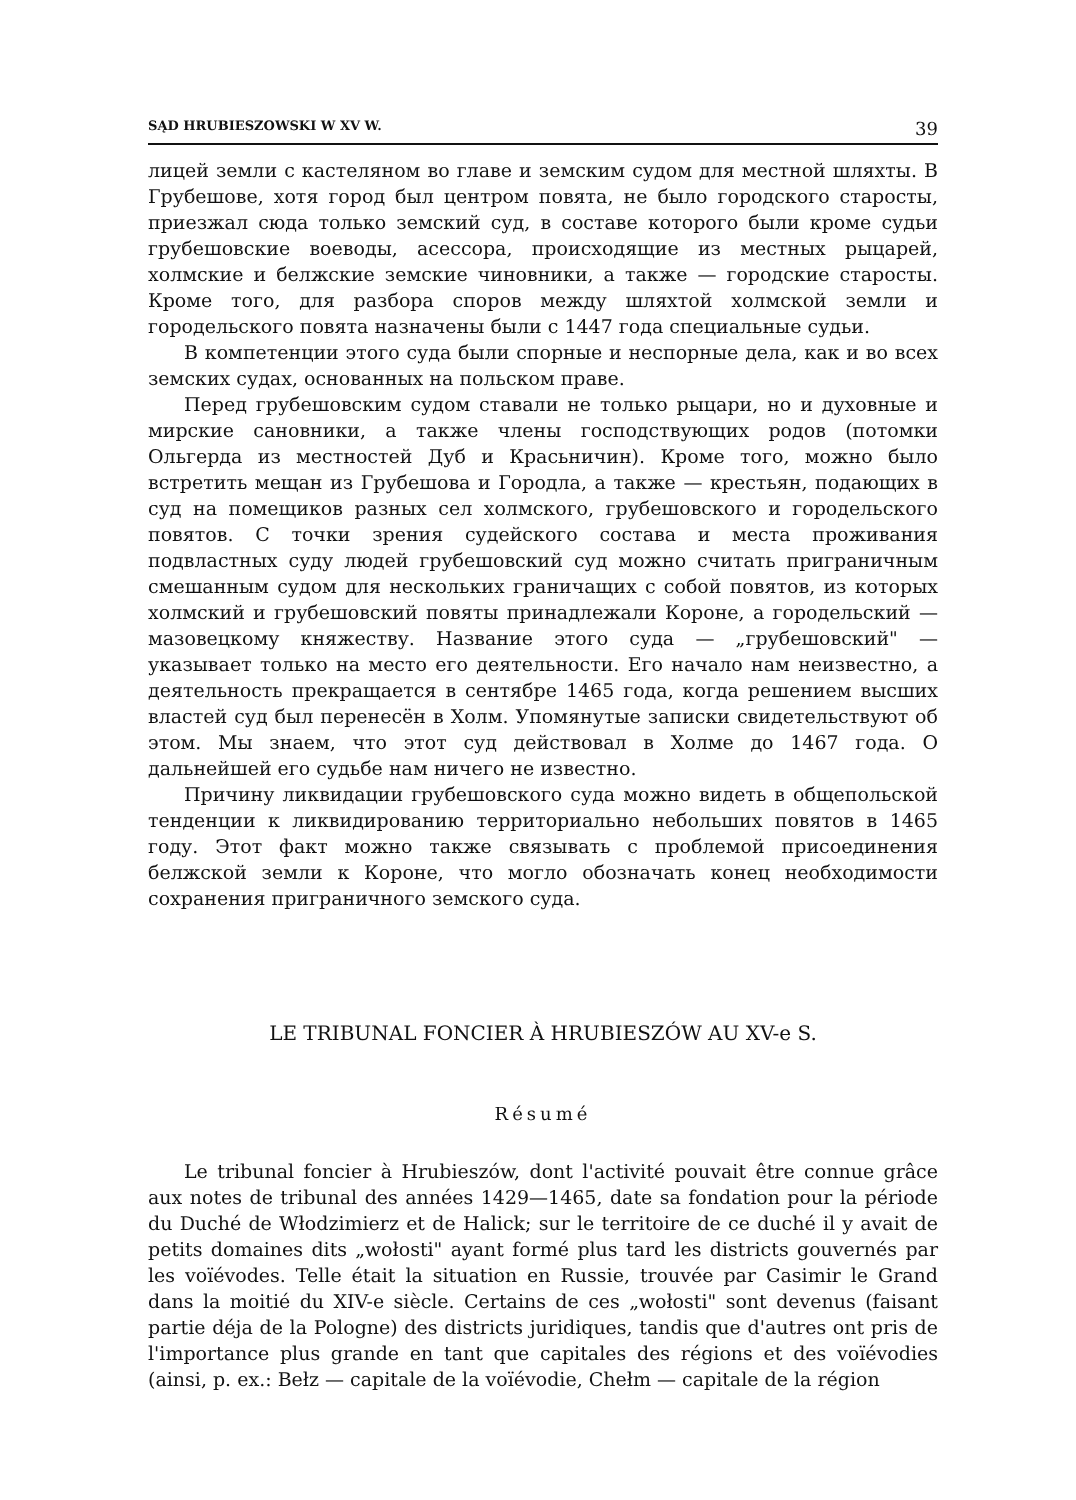SĄD HRUBIESZOWSKI W XV W. 39
лицей земли с кастеляном во главе и земским судом для местной шляхты. В Грубешове, хотя город был центром повята, не было городского старосты, приезжал сюда только земский суд, в составе которого были кроме судьи грубешовские воеводы, асессора, происходящие из местных рыцарей, холмские и белжские земские чиновники, а также — городские старосты. Кроме того, для разбора споров между шляхтой холмской земли и городельского повята назначены были с 1447 года специальные судьи.
В компетенции этого суда были спорные и неспорные дела, как и во всех земских судах, основанных на польском праве.
Перед грубешовским судом ставали не только рыцари, но и духовные и мирские сановники, а также члены господствующих родов (потомки Ольгерда из местностей Дуб и Красьничин). Кроме того, можно было встретить мещан из Грубешова и Городла, а также — крестьян, подающих в суд на помещиков разных сел холмского, грубешовского и городельского повятов. С точки зрения судейского состава и места проживания подвластных суду людей грубешовский суд можно считать приграничным смешанным судом для нескольких граничащих с собой повятов, из которых холмский и грубешовский повяты принадлежали Короне, а городельский — мазовецкому княжеству. Название этого суда — „грубешовский" — указывает только на место его деятельности. Его начало нам неизвестно, а деятельность прекращается в сентябре 1465 года, когда решением высших властей суд был перенесён в Холм. Упомянутые записки свидетельствуют об этом. Мы знаем, что этот суд действовал в Холме до 1467 года. О дальнейшей его судьбе нам ничего не известно.
Причину ликвидации грубешовского суда можно видеть в общепольской тенденции к ликвидированию территориально небольших повятов в 1465 году. Этот факт можно также связывать с проблемой присоединения белжской земли к Короне, что могло обозначать конец необходимости сохранения приграничного земского суда.
LE TRIBUNAL FONCIER À HRUBIESZÓW AU XV-e S.
Résumé
Le tribunal foncier à Hrubieszów, dont l'activité pouvait être connue grâce aux notes de tribunal des années 1429—1465, date sa fondation pour la période du Duché de Włodzimierz et de Halick; sur le territoire de ce duché il y avait de petits domaines dits „wołosti" ayant formé plus tard les districts gouvernés par les voïévodes. Telle était la situation en Russie, trouvée par Casimir le Grand dans la moitié du XIV-e siècle. Certains de ces „wołosti" sont devenus (faisant partie déja de la Pologne) des districts juridiques, tandis que d'autres ont pris de l'importance plus grande en tant que capitales des régions et des voïévodies (ainsi, p. ex.: Bełz — capitale de la voïévodie, Chełm — capitale de la région